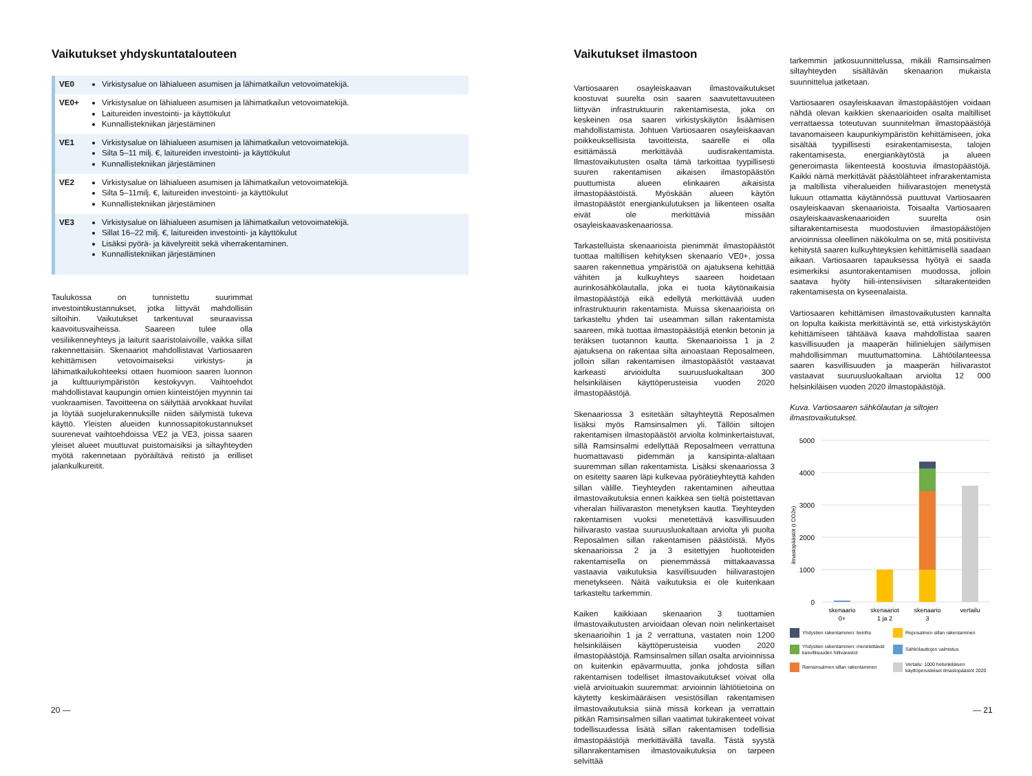Vaikutukset yhdyskuntatalouteen
| VE0 | Virkistysalue on lähialueen asumisen ja lähimatkailun vetovoimatekijä. |
| VE0+ | Virkistysalue on lähialueen asumisen ja lähimatkailun vetovoimatekijä. Laitureiden investointi- ja käyttökulut Kunnallistekniikan järjestäminen |
| VE1 | Virkistysalue on lähialueen asumisen ja lähimatkailun vetovoimatekijä. Silta 5–11 milj. €, laitureiden investointi- ja käyttökulut Kunnallistekniikan järjestäminen |
| VE2 | Virkistysalue on lähialueen asumisen ja lähimatkailun vetovoimatekijä. Silta 5–11milj. €, laitureiden investointi- ja käyttökulut Kunnallistekniikan järjestäminen |
| VE3 | Virkistysalue on lähialueen asumisen ja lähimatkailun vetovoimatekijä. Sillat 16–22 milj. €, laitureiden investointi- ja käyttökulut Lisäksi pyörä- ja kävelyreitit sekä viherrakentaminen. Kunnallistekniikan järjestäminen |
Taulukossa on tunnistettu suurimmat investointikustannukset, jotka liittyvät mahdollisiin siltoihin. Vaikutukset tarkentuvat seuraavissa kaavoitusvaiheissa. Saareen tulee olla vesiliikenneyhteys ja laiturit saaristolaivoille, vaikka sillat rakennettaisiin. Skenaariot mahdollistavat Vartiosaaren kehittämisen vetovoimaiseksi virkistys- ja lähimatkailukohteeksi ottaen huomioon saaren luonnon ja kulttuuriympäristön kestokyvyn. Vaihtoehdot mahdollistavat kaupungin omien kiinteistöjen myynnin tai vuokraamisen. Tavoitteena on säilyttää arvokkaat huvilat ja löytää suojelurakennuksille niiden säilymistä tukeva käyttö. Yleisten alueiden kunnossapitokustannukset suurenevat vaihtoehdoissa VE2 ja VE3, joissa saaren yleiset alueet muuttuvat puistomaisiksi ja siltayhteyden myötä rakennetaan pyöräiltävä reitistö ja erilliset jalankulkureitit.
20 —
Vaikutukset ilmastoon
Vartiosaaren osayleiskaavan ilmastovaikutukset koostuvat suurelta osin saaren saavutettavuuteen liittyvän infrastruktuurin rakentamisesta, joka on keskeinen osa saaren virkistyskäytön lisäämisen mahdollistamista. Johtuen Vartiosaaren osayleiskaavan poikkeuksellisista tavoitteista, saarelle ei olla esittämässä merkittävää uudisrakentamista. Ilmastovaikutusten osalta tämä tarkoittaa tyypillisesti suuren rakentamisen aikaisen ilmastopäästön puuttumista alueen elinkaaren aikaisista ilmastopäästöistä. Myöskään alueen käytön ilmastopäästöt energiankulutuksen ja liikenteen osalta eivät ole merkittäviä missään osayleiskaavaskenaariossa.
Tarkastelluista skenaarioista pienimmät ilmastopäästöt tuottaa maltillisen kehityksen skenaario VE0+, jossa saaren rakennettua ympäristöä on ajatuksena kehittää vähiten ja kulkuyhteys saareen hoidetaan aurinkosähkölautalla, joka ei tuota käytönaikaisia ilmastopäästöjä eikä edellytä merkittävää uuden infrastruktuurin rakentamista. Muissa skenaarioista on tarkasteltu yhden tai useamman sillan rakentamista saareen, mikä tuottaa ilmastopäästöjä etenkin betonin ja teräksen tuotannon kautta. Skenaarioissa 1 ja 2 ajatuksena on rakentaa silta ainoastaan Reposalmeen, jolloin sillan rakentamisen ilmastopäästöt vastaavat karkeasti arvioidulta suuruusluokaltaan 300 helsinkiläisen käyttöperusteisia vuoden 2020 ilmastopäästöjä.
Skenaariossa 3 esitetään siltayhteyttä Reposalmen lisäksi myös Ramsinsalmen yli. Tällöin siltojen rakentamisen ilmastopäästöt arviolta kolminkertaistuvat, sillä Ramsinsalmi edellyttää Reposalmeen verrattuna huomattavasti pidemmän ja kansipinta-alaltaan suuremman sillan rakentamista. Lisäksi skenaariossa 3 on esitetty saaren läpi kulkevaa pyörätieyhteyttä kahden sillan välille. Tieyhteyden rakentaminen aiheuttaa ilmastovaikutuksia ennen kaikkea sen tieltä poistettavan viheralan hiilivaraston menetyksen kautta. Tieyhteyden rakentamisen vuoksi menetettävä kasvillisuuden hiilivarasto vastaa suuruusluokaltaan arviolta yli puolta Reposalmen sillan rakentamisen päästöistä. Myös skenaarioissa 2 ja 3 esitettyjen huoltoteiden rakentamisella on pienemmässä mittakaavassa vastaavia vaikutuksia kasvillisuuden hiilivarastojen menetykseen. Näitä vaikutuksia ei ole kuitenkaan tarkasteltu tarkemmin.
Kaiken kaikkiaan skenaarion 3 tuottamien ilmastovaikutusten arvioidaan olevan noin nelinkertaiset skenaarioihin 1 ja 2 verrattuna, vastaten noin 1200 helsinkiläisen käyttöperusteisia vuoden 2020 ilmastopäästöjä. Ramsinsalmen sillan osalta arvioinnissa on kuitenkin epävarmuutta, jonka johdosta sillan rakentamisen todelliset ilmastovaikutukset voivat olla vielä arvioituakin suuremmat: arvioinnin lähtötietoina on käytetty keskimääräisen vesistösillan rakentamisen ilmastovaikutuksia siinä missä korkean ja verrattain pitkän Ramsinsalmen sillan vaatimat tukirakenteet voivat todellisuudessa lisätä sillan rakentamisen todellisia ilmastopäästöjä merkittävällä tavalla. Tästä syystä sillanrakentamisen ilmastovaikutuksia on tarpeen selvittää
tarkemmin jatkosuunnittelussa, mikäli Ramsinsalmen siltayhteyden sisältävän skenaarion mukaista suunnittelua jatketaan.
Vartiosaaren osayleiskaavan ilmastopäästöjen voidaan nähdä olevan kaikkien skenaarioiden osalta maltilliset verrattaessa toteutuvan suunnitelman ilmastopäästöjä tavanomaiseen kaupunkiympäristön kehittämiseen, joka sisältää tyypillisesti esirakentamisesta, talojen rakentamisesta, energiankäytöstä ja alueen generoimasta liikenteestä koostuvia ilmastopäästöjä. Kaikki nämä merkittävät päästölähteet infrarakentamista ja maltillista viheralueiden hiilivarastojen menetystä lukuun ottamatta käytännössä puuttuvat Vartiosaaren osayleiskaavan skenaarioista. Toisaalta Vartiosaaren osayleiskaavaskenaarioiden suurelta osin siltarakentamisesta muodostuvien ilmastopäästöjen arvioinnissa oleellinen näkökulma on se, mitä positiivista kehitystä saaren kulkuyhteyksien kehittämisellä saadaan aikaan. Vartiosaaren tapauksessa hyötyä ei saada esimerkiksi asuntorakentamisen muodossa, jolloin saatava hyöty hiili-intensiivisen siltarakenteiden rakentamisesta on kyseenalaista.
Vartiosaaren kehittämisen ilmastovaikutusten kannalta on lopulta kaikista merkittävintä se, että virkistyskäytön kehittämiseen tähtäävä kaava mahdollistaa saaren kasvillisuuden ja maaperän hiilinielujen säilymisen mahdollisimman muuttumattomina. Lähtötilanteessa saaren kasvillisuuden ja maaperän hiilivarastot vastaavat suuruusluokaltaan arviolta 12 000 helsinkiläisen vuoden 2020 ilmastopäästöjä.
Kuva. Vartiosaaren sähkölautan ja siltojen ilmastovaikutukset.
5000
4000
3000
2000
1000
0
ilmastopäästöt (t CO2e)
skenaario
0+
skenaariot
1 ja 2
skenaario
3
vertailu
Yhdystien rakentaminen: tieinfra
Reposalmen sillan rakentaminen
Yhdystien rakentaminen: menetettävät kasvillisuuden hiilivarastot
Sähkölauttojen valmistus
Ramsinsalmen sillan rakentaminen
Vertailu: 1000 helsinkiläisen käyttöperusteiset ilmastopäästöt 2020
— 21